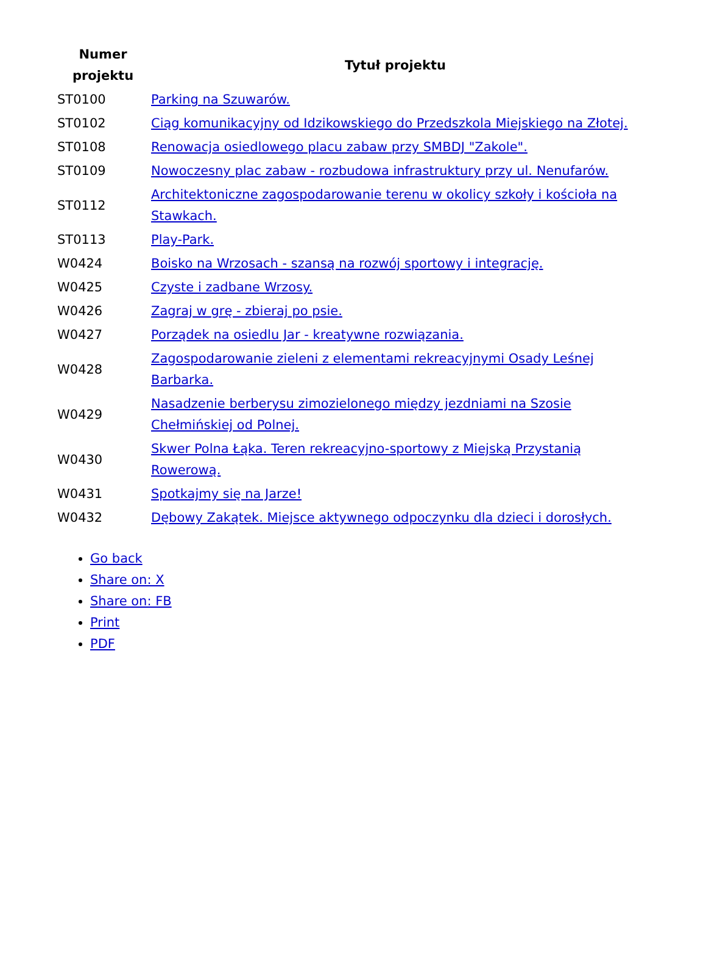| Numer projektu | Tytuł projektu |
| --- | --- |
| ST0100 | Parking na Szuwarów. |
| ST0102 | Ciąg komunikacyjny od Idzikowskiego do Przedszkola Miejskiego na Złotej. |
| ST0108 | Renowacja osiedlowego placu zabaw przy SMBDJ "Zakole". |
| ST0109 | Nowoczesny plac zabaw - rozbudowa infrastruktury przy ul. Nenufarów. |
| ST0112 | Architektoniczne zagospodarowanie terenu w okolicy szkoły i kościoła na Stawkach. |
| ST0113 | Play-Park. |
| W0424 | Boisko na Wrzosach - szansą na rozwój sportowy i integrację. |
| W0425 | Czyste i zadbane Wrzosy. |
| W0426 | Zagraj w grę - zbieraj po psie. |
| W0427 | Porządek na osiedlu Jar - kreatywne rozwiązania. |
| W0428 | Zagospodarowanie zieleni z elementami rekreacyjnymi Osady Leśnej Barbarka. |
| W0429 | Nasadzenie berberysu zimozielonego między jezdniami na Szosie Chełmińskiej od Polnej. |
| W0430 | Skwer Polna Łąka. Teren rekreacyjno-sportowy z Miejską Przystanią Rowerową. |
| W0431 | Spotkajmy się na Jarze! |
| W0432 | Dębowy Zakątek. Miejsce aktywnego odpoczynku dla dzieci i dorosłych. |
Go back
Share on: X
Share on: FB
Print
PDF